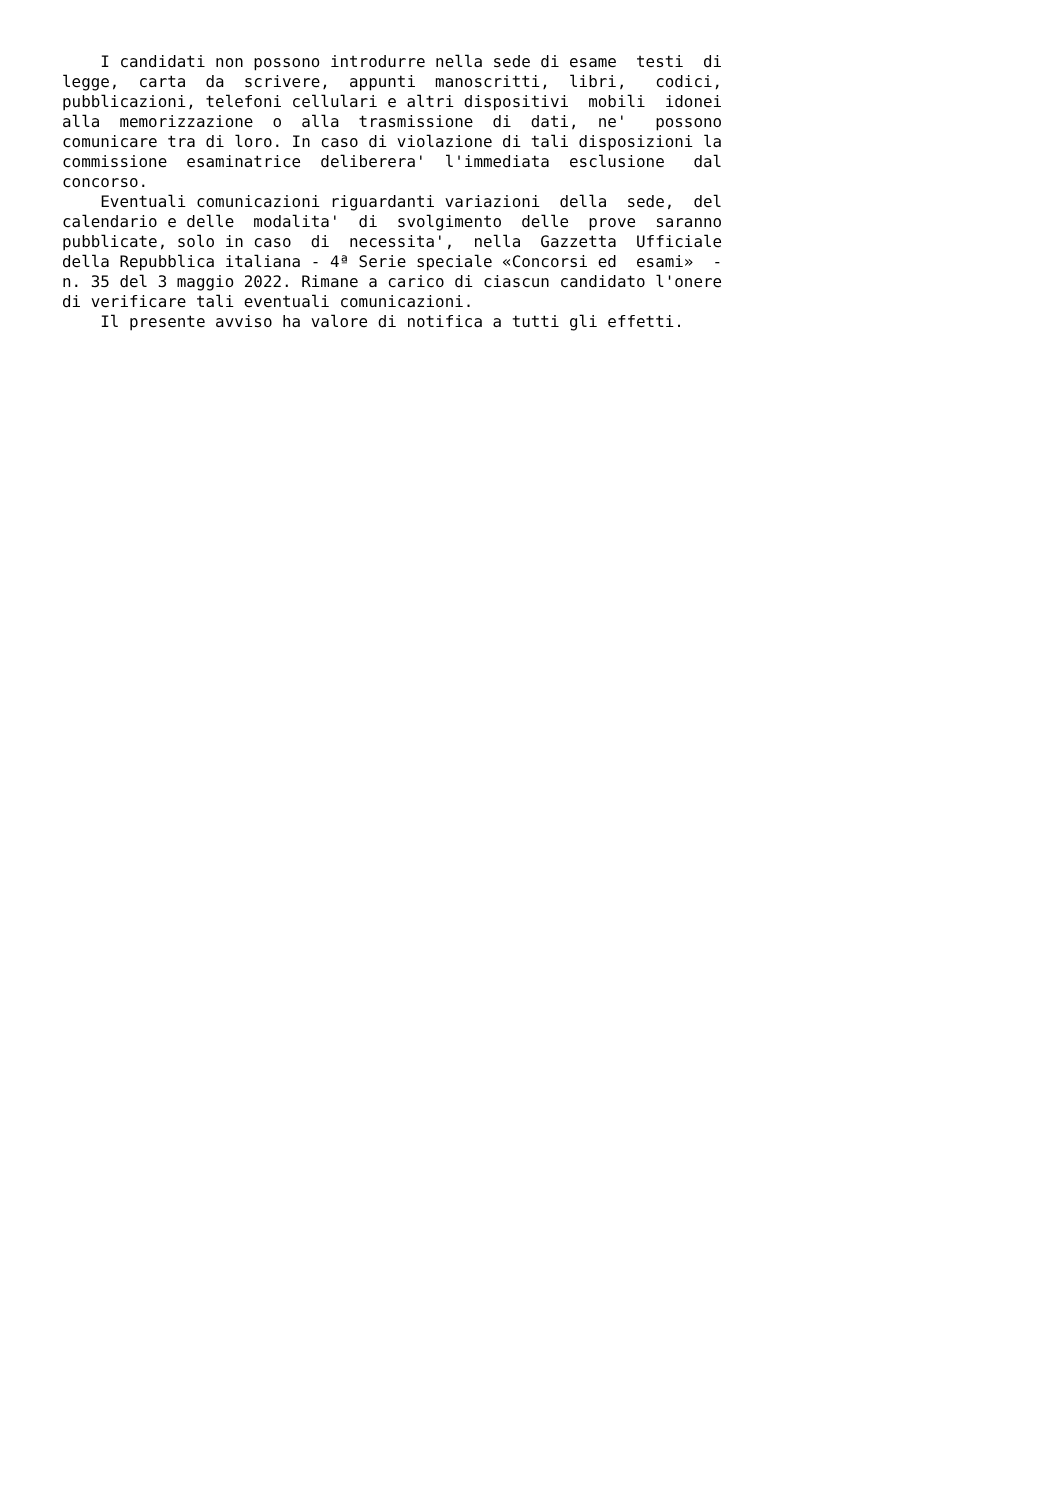I candidati non possono introdurre nella sede di esame  testi  di
legge,  carta  da  scrivere,  appunti  manoscritti,  libri,   codici,
pubblicazioni, telefoni cellulari e altri dispositivi  mobili  idonei
alla  memorizzazione  o  alla  trasmissione  di  dati,  ne'   possono
comunicare tra di loro. In caso di violazione di tali disposizioni la
commissione  esaminatrice  deliberera'  l'immediata  esclusione   dal
concorso.
    Eventuali comunicazioni riguardanti variazioni  della  sede,  del
calendario e delle  modalita'  di  svolgimento  delle  prove  saranno
pubblicate, solo in caso  di  necessita',  nella  Gazzetta  Ufficiale
della Repubblica italiana - 4ª Serie speciale «Concorsi ed  esami»  -
n. 35 del 3 maggio 2022. Rimane a carico di ciascun candidato l'onere
di verificare tali eventuali comunicazioni.
    Il presente avviso ha valore di notifica a tutti gli effetti.